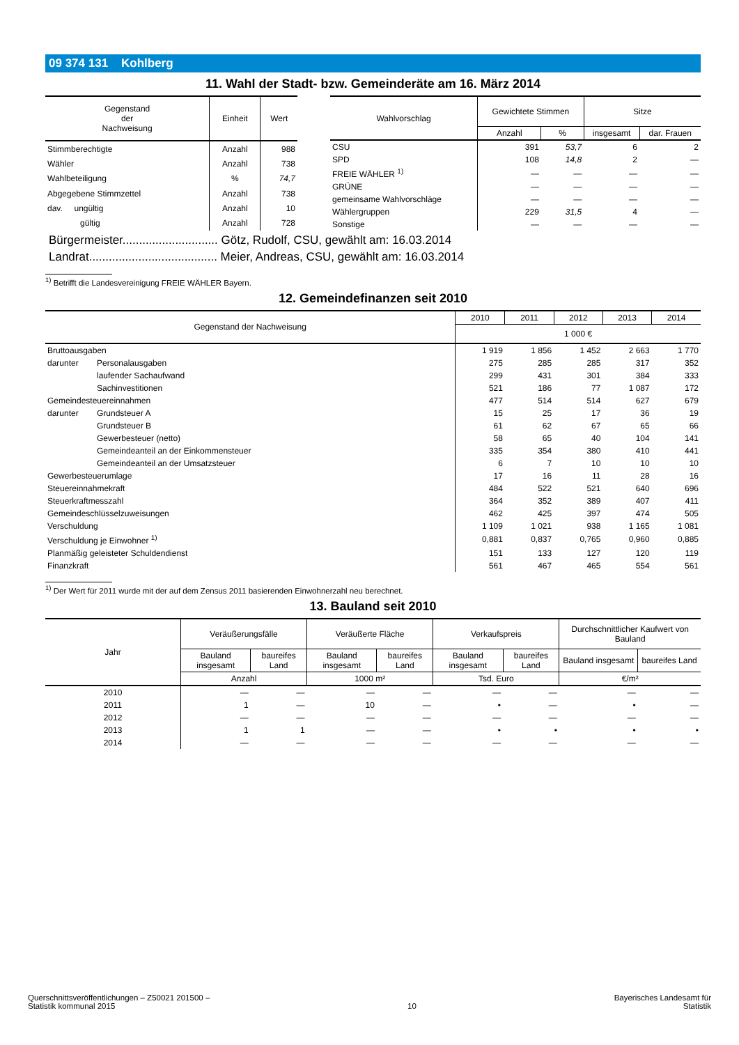09 374 131 Kohlberg
11. Wahl der Stadt- bzw. Gemeinderäte am 16. März 2014
| Gegenstand der Nachweisung | Einheit | Wert |
| --- | --- | --- |
| Stimmberechtigte | Anzahl | 988 |
| Wähler | Anzahl | 738 |
| Wahlbeteiligung | % | 74,7 |
| Abgegebene Stimmzettel | Anzahl | 738 |
| dav. ungültig | Anzahl | 10 |
| gültig | Anzahl | 728 |
| Wahlvorschlag | Gewichtete Stimmen | | Sitze | |
| --- | --- | --- | --- | --- |
| | Anzahl | % | insgesamt | dar. Frauen |
| CSU | 391 | 53,7 | 6 | 2 |
| SPD | 108 | 14,8 | 2 | — |
| FREIE WÄHLER <sup>1)</sup> | — | — | — | — |
| GRÜNE | — | — | — | — |
| gemeinsame Wahlvorschläge | — | — | — | — |
| Wählergruppen | 229 | 31,5 | 4 | — |
| Sonstige | — | — | — | — |
Bürgermeister............................. Götz, Rudolf, CSU, gewählt am: 16.03.2014
Landrat....................................... Meier, Andreas, CSU, gewählt am: 16.03.2014
<sup>1)</sup> Betrifft die Landesvereinigung FREIE WÄHLER Bayern.
12. Gemeindefinanzen seit 2010
| Gegenstand der Nachweisung | | 2010 | 2011 | 2012 | 2013 | 2014 |
| --- | --- | --- | --- | --- | --- | --- |
| | | 1 000 € | | | | |
| Bruttoausgaben | | 1 919 | 1 856 | 1 452 | 2 663 | 1 770 |
| darunter | Personalausgaben | 275 | 285 | 285 | 317 | 352 |
| | laufender Sachaufwand | 299 | 431 | 301 | 384 | 333 |
| | Sachinvestitionen | 521 | 186 | 77 | 1 087 | 172 |
| Gemeindesteuereinnahmen | | 477 | 514 | 514 | 627 | 679 |
| darunter | Grundsteuer A | 15 | 25 | 17 | 36 | 19 |
| | Grundsteuer B | 61 | 62 | 67 | 65 | 66 |
| | Gewerbesteuer (netto) | 58 | 65 | 40 | 104 | 141 |
| | Gemeindeanteil an der Einkommensteuer | 335 | 354 | 380 | 410 | 441 |
| | Gemeindeanteil an der Umsatzsteuer | 6 | 7 | 10 | 10 | 10 |
| Gewerbesteuerumlage | | 17 | 16 | 11 | 28 | 16 |
| Steuereinnahmekraft | | 484 | 522 | 521 | 640 | 696 |
| Steuerkraftmesszahl | | 364 | 352 | 389 | 407 | 411 |
| Gemeindeschlüsselzuweisungen | | 462 | 425 | 397 | 474 | 505 |
| Verschuldung | | 1 109 | 1 021 | 938 | 1 165 | 1 081 |
| Verschuldung je Einwohner <sup>1)</sup> | | 0,881 | 0,837 | 0,765 | 0,960 | 0,885 |
| Planmäßig geleisteter Schuldendienst | | 151 | 133 | 127 | 120 | 119 |
| Finanzkraft | | 561 | 467 | 465 | 554 | 561 |
<sup>1)</sup> Der Wert für 2011 wurde mit der auf dem Zensus 2011 basierenden Einwohnerzahl neu berechnet.
13. Bauland seit 2010
| Jahr | Veräußerungsfälle | | Veräußerte Fläche | | Verkaufspreis | | Durchschnittlicher Kaufwert von Bauland | |
| --- | --- | --- | --- | --- | --- | --- | --- | --- |
| | Bauland insgesamt | baureifes Land | Bauland insgesamt | baureifes Land | Bauland insgesamt | baureifes Land | Bauland insgesamt | baureifes Land |
| | Anzahl | | 1000 m² | | Tsd. Euro | | €/m² | |
| 2010 | — | — | — | — | — | — | — | — |
| 2011 | 1 | — | 10 | — | • | — | • | — |
| 2012 | — | — | — | — | — | — | — | — |
| 2013 | 1 | 1 | — | — | • | • | • | • |
| 2014 | — | — | — | — | — | — | — | — |
Querschnittsveröffentlichungen – Z50021 201500 –
Statistik kommunal 2015
10 Bayerisches Landesamt für
Statistik